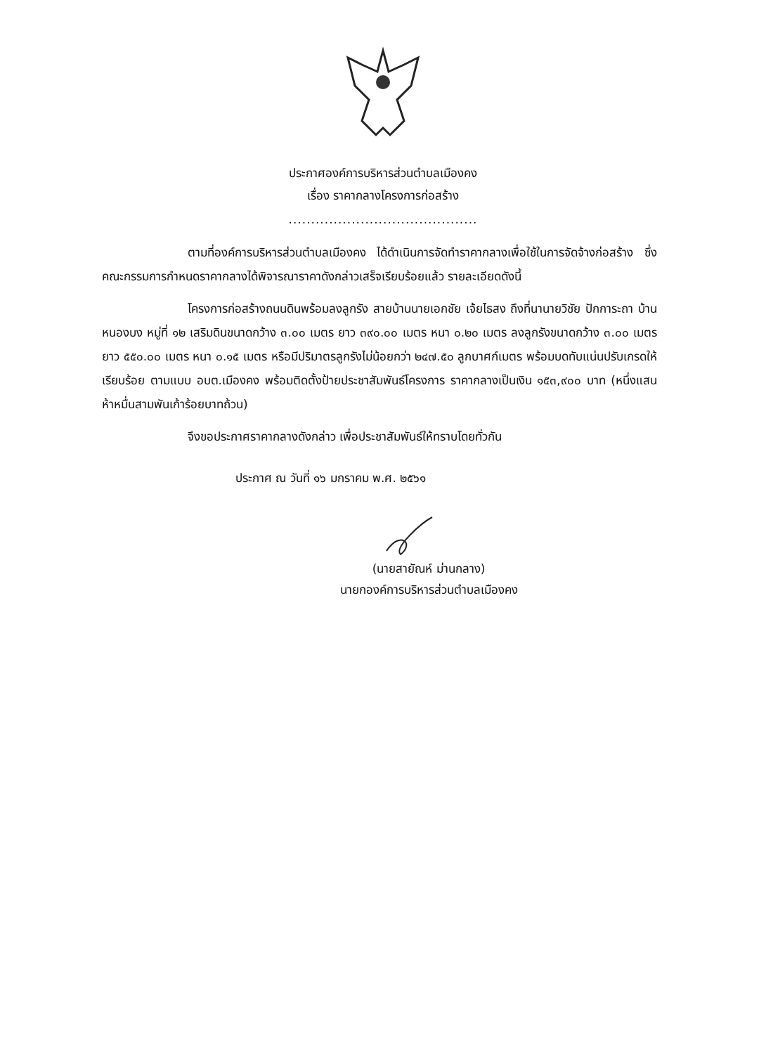ประกาศองค์การบริหารส่วนตำบลเมืองคง
เรื่อง ราคากลางโครงการก่อสร้าง
..........................................
ตามที่องค์การบริหารส่วนตำบลเมืองคง ได้ดำเนินการจัดทำราคากลางเพื่อใช้ในการจัดจ้างก่อสร้าง ซึ่งคณะกรรมการกำหนดราคากลางได้พิจารณาราคาดังกล่าวเสร็จเรียบร้อยแล้ว รายละเอียดดังนี้
โครงการก่อสร้างถนนดินพร้อมลงลูกรัง สายบ้านนายเอกชัย เจ้ยไธสง ถึงที่นานายวิชัย ปักการะถา บ้านหนองบง หมู่ที่ ๑๒ เสริมดินขนาดกว้าง ๓.๐๐ เมตร ยาว ๓๙๐.๐๐ เมตร หนา ๐.๒๐ เมตร ลงลูกรังขนาดกว้าง ๓.๐๐ เมตร ยาว ๕๕๐.๐๐ เมตร หนา ๐.๑๕ เมตร หรือมีปริมาตรลูกรังไม่น้อยกว่า ๒๔๗.๕๐ ลูกบาศก์เมตร พร้อมบดทับแน่นปรับเกรดให้เรียบร้อย ตามแบบ อบต.เมืองคง พร้อมติดตั้งป้ายประชาสัมพันธ์โครงการ ราคากลางเป็นเงิน ๑๕๓,๙๐๐ บาท (หนึ่งแสนห้าหมื่นสามพันเก้าร้อยบาทถ้วน)
จึงขอประกาศราคากลางดังกล่าว เพื่อประชาสัมพันธ์ให้ทราบโดยทั่วกัน
ประกาศ ณ วันที่ ๑๖ มกราคม พ.ศ. ๒๕๖๑
(นายสายัณห์ ม่านกลาง)
นายกองค์การบริหารส่วนตำบลเมืองคง